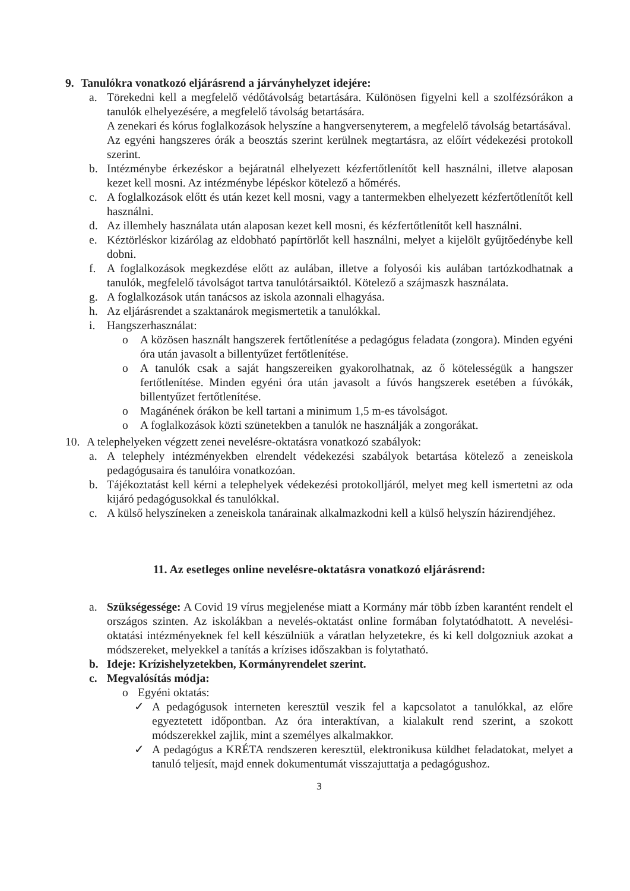9. Tanulókra vonatkozó eljárásrend a járványhelyzet idejére:
a. Törekedni kell a megfelelő védőtávolság betartására. Különösen figyelni kell a szolfézsórákon a tanulók elhelyezésére, a megfelelő távolság betartására.
A zenekari és kórus foglalkozások helyszíne a hangversenyterem, a megfelelő távolság betartásával.
Az egyéni hangszeres órák a beosztás szerint kerülnek megtartásra, az előírt védekezési protokoll szerint.
b. Intézménybe érkezéskor a bejáratnál elhelyezett kézfertőtlenítőt kell használni, illetve alaposan kezet kell mosni. Az intézménybe lépéskor kötelező a hőmérés.
c. A foglalkozások előtt és után kezet kell mosni, vagy a tantermekben elhelyezett kézfertőtlenítőt kell használni.
d. Az illemhely használata után alaposan kezet kell mosni, és kézfertőtlenítőt kell használni.
e. Kéztörléskor kizárólag az eldobható papírtörlőt kell használni, melyet a kijelölt gyűjtőedénybe kell dobni.
f. A foglalkozások megkezdése előtt az aulában, illetve a folyosói kis aulában tartózkodhatnak a tanulók, megfelelő távolságot tartva tanulótársaiktól. Kötelező a szájmaszk használata.
g. A foglalkozások után tanácsos az iskola azonnali elhagyása.
h. Az eljárásrendet a szaktanárok megismertetik a tanulókkal.
i. Hangszerhasználat:
o A közösen használt hangszerek fertőtlenítése a pedagógus feladata (zongora). Minden egyéni óra után javasolt a billentyűzet fertőtlenítése.
o A tanulók csak a saját hangszereiken gyakorolhatnak, az ő kötelességük a hangszer fertőtlenítése. Minden egyéni óra után javasolt a fúvós hangszerek esetében a fúvókák, billentyűzet fertőtlenítése.
o Magánének órákon be kell tartani a minimum 1,5 m-es távolságot.
o A foglalkozások közti szünetekben a tanulók ne használják a zongorákat.
10. A telephelyeken végzett zenei nevelésre-oktatásra vonatkozó szabályok:
a. A telephely intézményekben elrendelt védekezési szabályok betartása kötelező a zeneiskola pedagógusaira és tanulóira vonatkozóan.
b. Tájékoztatást kell kérni a telephelyek védekezési protokolljáról, melyet meg kell ismertetni az oda kijáró pedagógusokkal és tanulókkal.
c. A külső helyszíneken a zeneiskola tanárainak alkalmazkodni kell a külső helyszín házirendjéhez.
11. Az esetleges online nevelésre-oktatásra vonatkozó eljárásrend:
a. Szükségessége: A Covid 19 vírus megjelenése miatt a Kormány már több ízben karantént rendelt el országos szinten. Az iskolákban a nevelés-oktatást online formában folytatódhatott. A nevelési-oktatási intézményeknek fel kell készülniük a váratlan helyzetekre, és ki kell dolgozniuk azokat a módszereket, melyekkel a tanítás a krízises időszakban is folytatható.
b. Ideje: Krízishelyzetekben, Kormányrendelet szerint.
c. Megvalósítás módja:
o Egyéni oktatás:
✓ A pedagógusok interneten keresztül veszik fel a kapcsolatot a tanulókkal, az előre egyeztetett időpontban. Az óra interaktívan, a kialakult rend szerint, a szokott módszerekkel zajlik, mint a személyes alkalmakkor.
✓ A pedagógus a KRÉTA rendszeren keresztül, elektronikusa küldhet feladatokat, melyet a tanuló teljesít, majd ennek dokumentumát visszajuttatja a pedagógushoz.
3